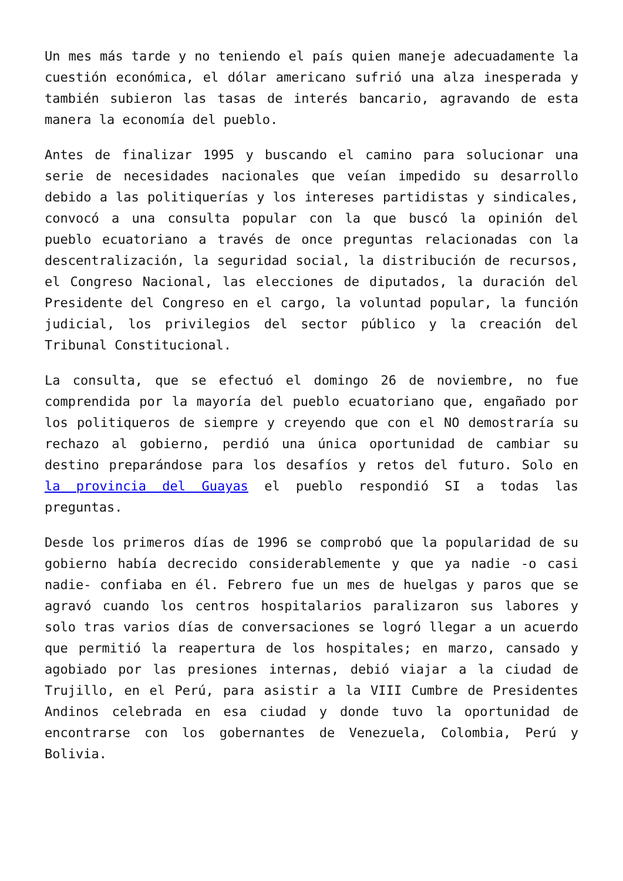Un mes más tarde y no teniendo el país quien maneje adecuadamente la cuestión económica, el dólar americano sufrió una alza inesperada y también subieron las tasas de interés bancario, agravando de esta manera la economía del pueblo.
Antes de finalizar 1995 y buscando el camino para solucionar una serie de necesidades nacionales que veían impedido su desarrollo debido a las politiquerías y los intereses partidistas y sindicales, convocó a una consulta popular con la que buscó la opinión del pueblo ecuatoriano a través de once preguntas relacionadas con la descentralización, la seguridad social, la distribución de recursos, el Congreso Nacional, las elecciones de diputados, la duración del Presidente del Congreso en el cargo, la voluntad popular, la función judicial, los privilegios del sector público y la creación del Tribunal Constitucional.
La consulta, que se efectuó el domingo 26 de noviembre, no fue comprendida por la mayoría del pueblo ecuatoriano que, engañado por los politiqueros de siempre y creyendo que con el NO demostraría su rechazo al gobierno, perdió una única oportunidad de cambiar su destino preparándose para los desafíos y retos del futuro. Solo en la provincia del Guayas el pueblo respondió SI a todas las preguntas.
Desde los primeros días de 1996 se comprobó que la popularidad de su gobierno había decrecido considerablemente y que ya nadie -o casi nadie- confiaba en él. Febrero fue un mes de huelgas y paros que se agravó cuando los centros hospitalarios paralizaron sus labores y solo tras varios días de conversaciones se logró llegar a un acuerdo que permitió la reapertura de los hospitales; en marzo, cansado y agobiado por las presiones internas, debió viajar a la ciudad de Trujillo, en el Perú, para asistir a la VIII Cumbre de Presidentes Andinos celebrada en esa ciudad y donde tuvo la oportunidad de encontrarse con los gobernantes de Venezuela, Colombia, Perú y Bolivia.